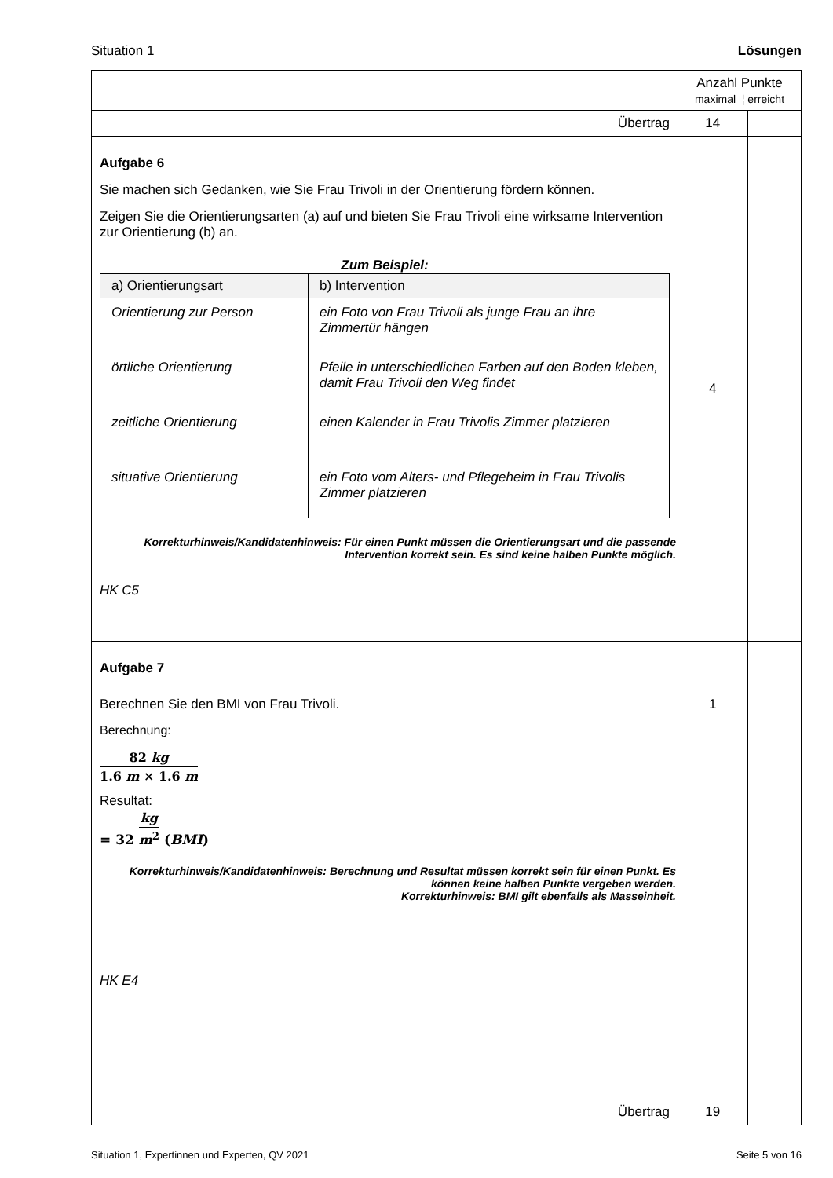Situation 1 Lösungen
| | Anzahl Punkte maximal ¦ erreicht | |
| Übertrag | 14 | |
| Aufgabe 6 Sie machen sich Gedanken, wie Sie Frau Trivoli in der Orientierung fördern können. Zeigen Sie die Orientierungsarten (a) auf und bieten Sie Frau Trivoli eine wirksame Intervention zur Orientierung (b) an. Zum Beispiel: / a) Orientierungsart / b) Intervention / / --- / --- / / Orientierung zur Person / ein Foto von Frau Trivoli als junge Frau an ihre Zimmertür hängen / / örtliche Orientierung / Pfeile in unterschiedlichen Farben auf den Boden kleben, damit Frau Trivoli den Weg findet / / zeitliche Orientierung / einen Kalender in Frau Trivolis Zimmer platzieren / / situative Orientierung / ein Foto vom Alters- und Pflegeheim in Frau Trivolis Zimmer platzieren / Korrekturhinweis/Kandidatenhinweis: Für einen Punkt müssen die Orientierungsart und die passende Intervention korrekt sein. Es sind keine halben Punkte möglich. HK C5 | 4 | |
| Aufgabe 7 Berechnen Sie den BMI von Frau Trivoli. Berechnung: 82 kg 1.6 m × 1.6 m Resultat: = 32 kg m<sup>2</sup> ( BMI ) Korrekturhinweis/Kandidatenhinweis: Berechnung und Resultat müssen korrekt sein für einen Punkt. Es können keine halben Punkte vergeben werden. Korrekturhinweis: BMI gilt ebenfalls als Masseinheit. HK E4 | 1 | |
| Übertrag | 19 | |
Situation 1, Expertinnen und Experten, QV 2021 Seite 5 von 16